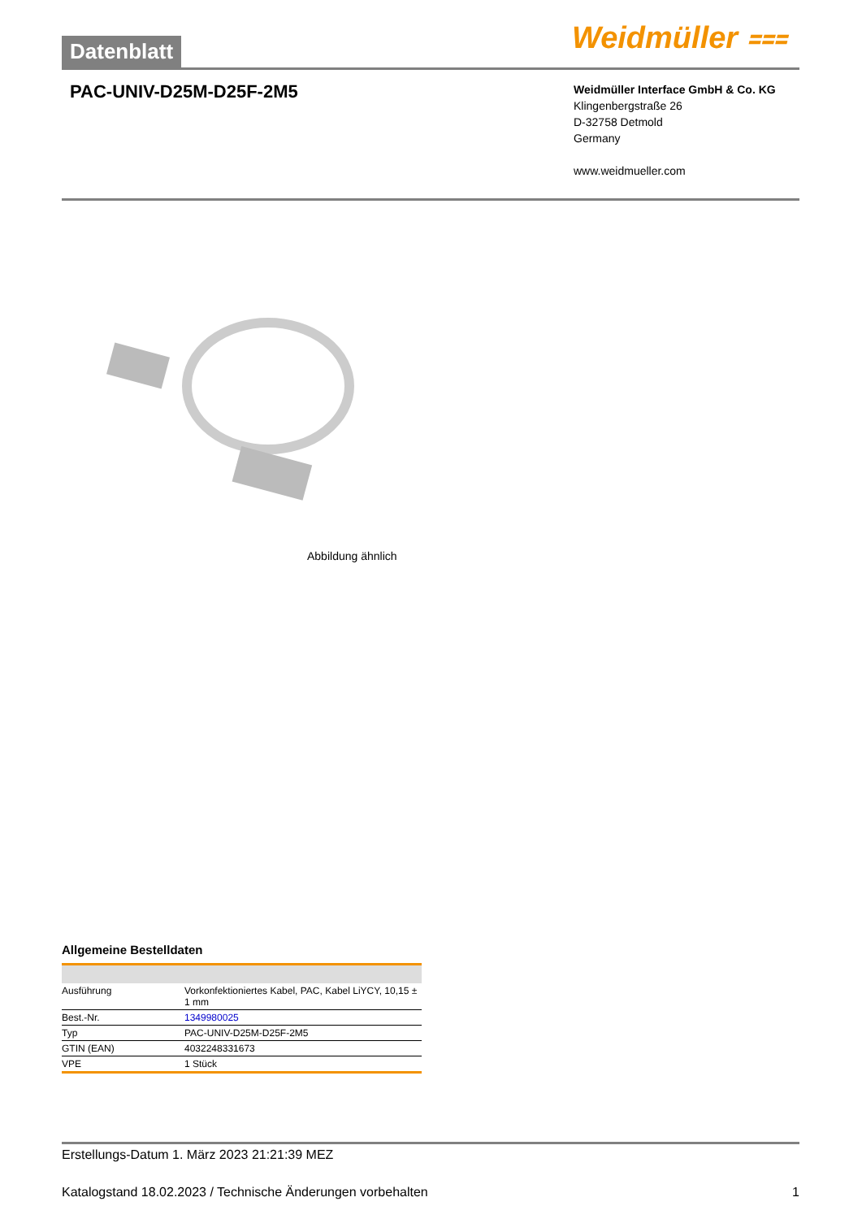Datenblatt Weidmüller ⩶
PAC-UNIV-D25M-D25F-2M5
Weidmüller Interface GmbH & Co. KG
Klingenbergstraße 26
D-32758 Detmold
Germany
www.weidmueller.com
Abbildung ähnlich
Allgemeine Bestelldaten
| Ausführung | Vorkonfektioniertes Kabel, PAC, Kabel LiYCY, 10,15 ± 1 mm |
| Best.-Nr. | 1349980025 |
| Typ | PAC-UNIV-D25M-D25F-2M5 |
| GTIN (EAN) | 4032248331673 |
| VPE | 1 Stück |
Erstellungs-Datum 1. März 2023 21:21:39 MEZ
Katalogstand 18.02.2023 / Technische Änderungen vorbehalten 1